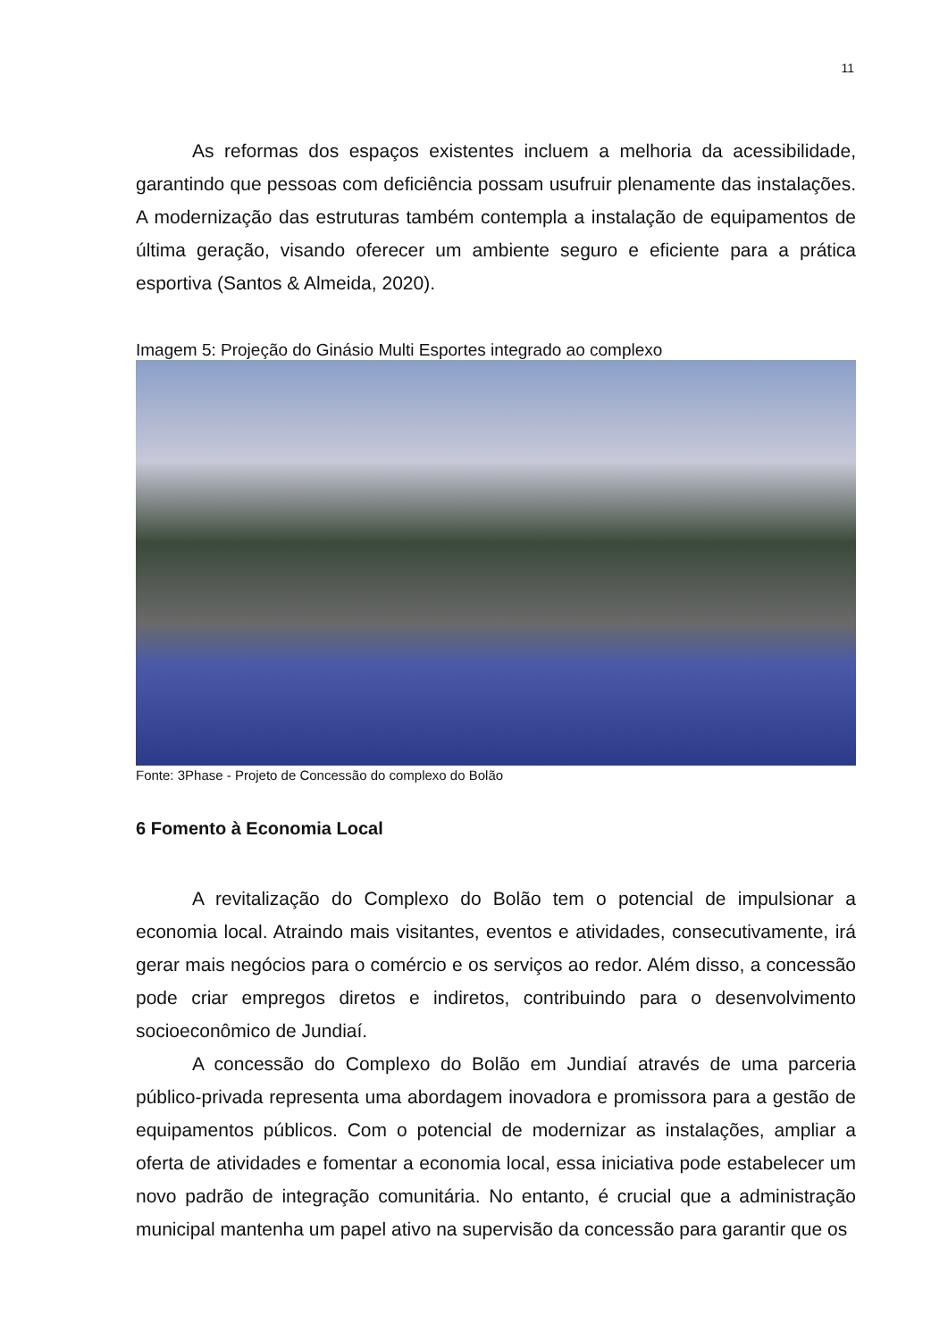11
As reformas dos espaços existentes incluem a melhoria da acessibilidade, garantindo que pessoas com deficiência possam usufruir plenamente das instalações. A modernização das estruturas também contempla a instalação de equipamentos de última geração, visando oferecer um ambiente seguro e eficiente para a prática esportiva (Santos & Almeida, 2020).
Imagem 5: Projeção do Ginásio Multi Esportes integrado ao complexo
Fonte: 3Phase - Projeto de Concessão do complexo do Bolão
6 Fomento à Economia Local
A revitalização do Complexo do Bolão tem o potencial de impulsionar a economia local. Atraindo mais visitantes, eventos e atividades, consecutivamente, irá gerar mais negócios para o comércio e os serviços ao redor. Além disso, a concessão pode criar empregos diretos e indiretos, contribuindo para o desenvolvimento socioeconômico de Jundiaí.
A concessão do Complexo do Bolão em Jundiaí através de uma parceria público-privada representa uma abordagem inovadora e promissora para a gestão de equipamentos públicos. Com o potencial de modernizar as instalações, ampliar a oferta de atividades e fomentar a economia local, essa iniciativa pode estabelecer um novo padrão de integração comunitária. No entanto, é crucial que a administração municipal mantenha um papel ativo na supervisão da concessão para garantir que os